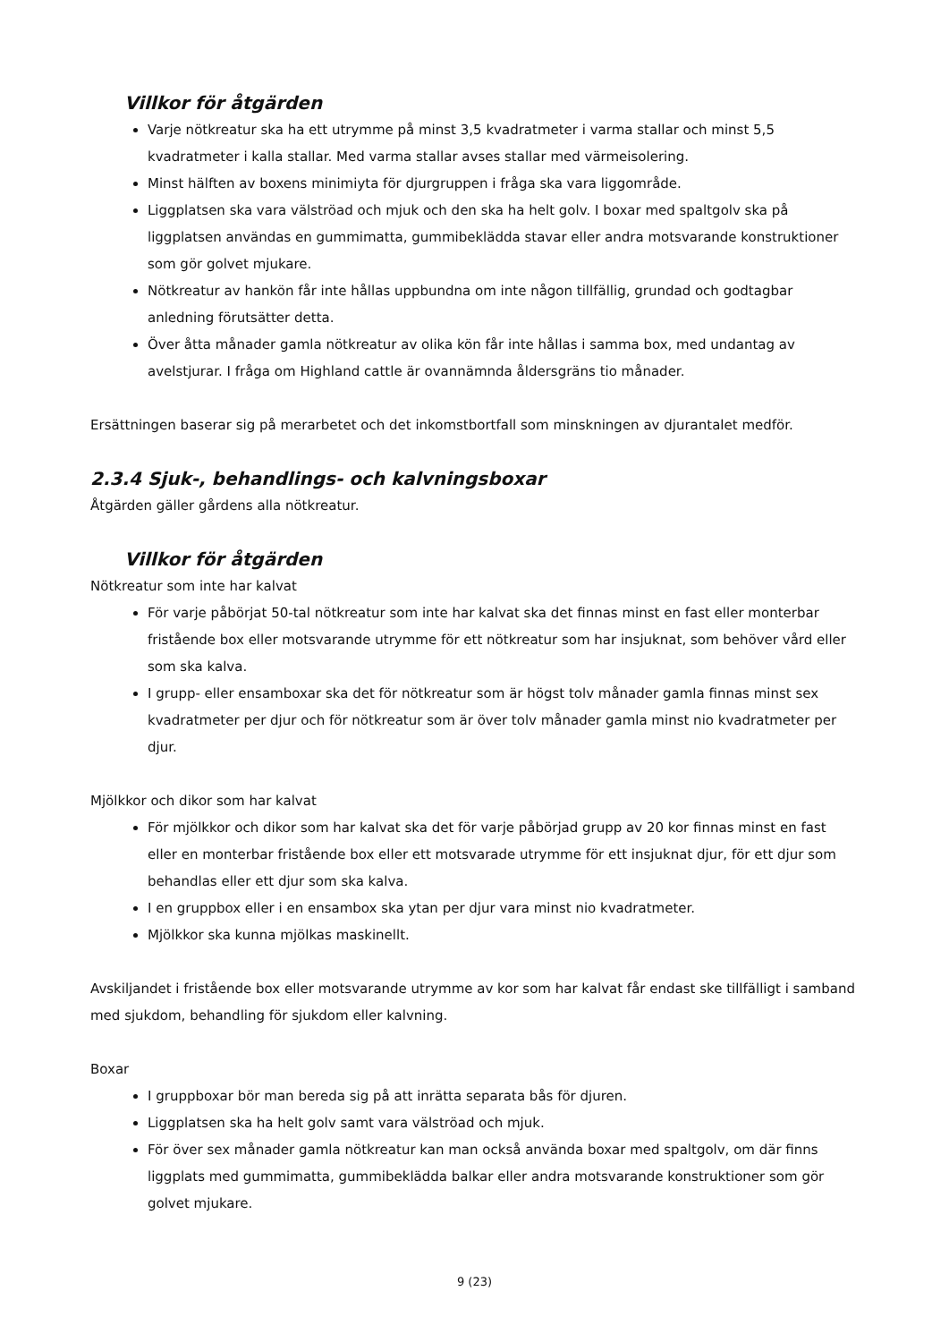Villkor för åtgärden
Varje nötkreatur ska ha ett utrymme på minst 3,5 kvadratmeter i varma stallar och minst 5,5 kvadratmeter i kalla stallar. Med varma stallar avses stallar med värmeisolering.
Minst hälften av boxens minimiyta för djurgruppen i fråga ska vara liggområde.
Liggplatsen ska vara välströad och mjuk och den ska ha helt golv. I boxar med spaltgolv ska på liggplatsen användas en gummimatta, gummibeklädda stavar eller andra motsvarande konstruktioner som gör golvet mjukare.
Nötkreatur av hankön får inte hållas uppbundna om inte någon tillfällig, grundad och godtagbar anledning förutsätter detta.
Över åtta månader gamla nötkreatur av olika kön får inte hållas i samma box, med undantag av avelstjurar. I fråga om Highland cattle är ovannämnda åldersgräns tio månader.
Ersättningen baserar sig på merarbetet och det inkomstbortfall som minskningen av djurantalet medför.
2.3.4 Sjuk-, behandlings- och kalvningsboxar
Åtgärden gäller gårdens alla nötkreatur.
Villkor för åtgärden
Nötkreatur som inte har kalvat
För varje påbörjat 50-tal nötkreatur som inte har kalvat ska det finnas minst en fast eller monterbar fristående box eller motsvarande utrymme för ett nötkreatur som har insjuknat, som behöver vård eller som ska kalva.
I grupp- eller ensamboxar ska det för nötkreatur som är högst tolv månader gamla finnas minst sex kvadratmeter per djur och för nötkreatur som är över tolv månader gamla minst nio kvadratmeter per djur.
Mjölkkor och dikor som har kalvat
För mjölkkor och dikor som har kalvat ska det för varje påbörjad grupp av 20 kor finnas minst en fast eller en monterbar fristående box eller ett motsvarade utrymme för ett insjuknat djur, för ett djur som behandlas eller ett djur som ska kalva.
I en gruppbox eller i en ensambox ska ytan per djur vara minst nio kvadratmeter.
Mjölkkor ska kunna mjölkas maskinellt.
Avskiljandet i fristående box eller motsvarande utrymme av kor som har kalvat får endast ske tillfälligt i samband med sjukdom, behandling för sjukdom eller kalvning.
Boxar
I gruppboxar bör man bereda sig på att inrätta separata bås för djuren.
Liggplatsen ska ha helt golv samt vara välströad och mjuk.
För över sex månader gamla nötkreatur kan man också använda boxar med spaltgolv, om där finns liggplats med gummimatta, gummibeklädda balkar eller andra motsvarande konstruktioner som gör golvet mjukare.
9 (23)